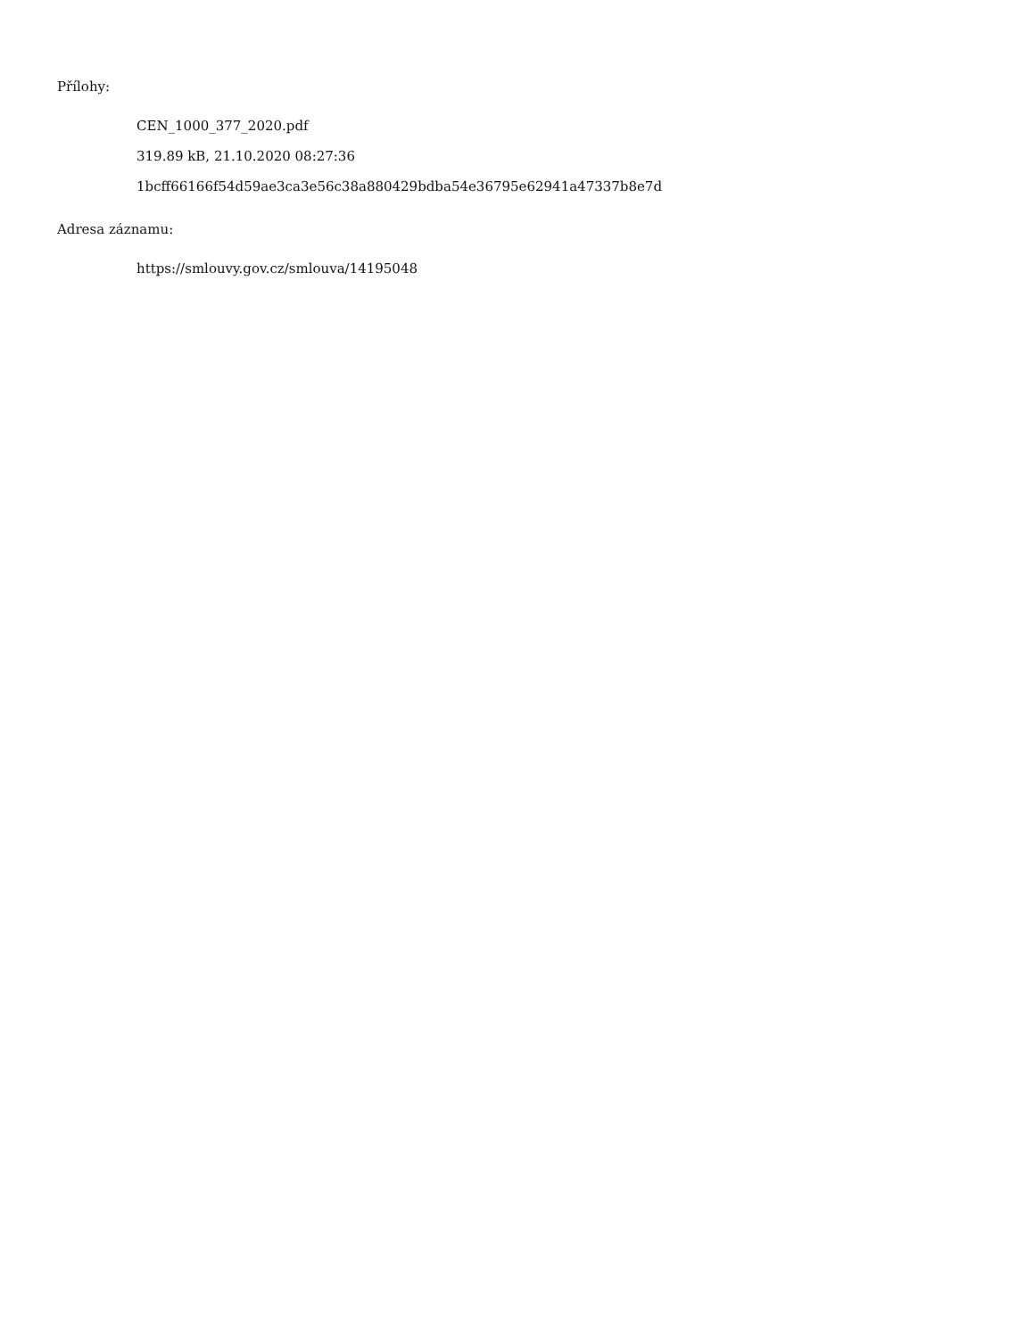Přílohy:
CEN_1000_377_2020.pdf
319.89 kB, 21.10.2020 08:27:36
1bcff66166f54d59ae3ca3e56c38a880429bdba54e36795e62941a47337b8e7d
Adresa záznamu:
https://smlouvy.gov.cz/smlouva/14195048